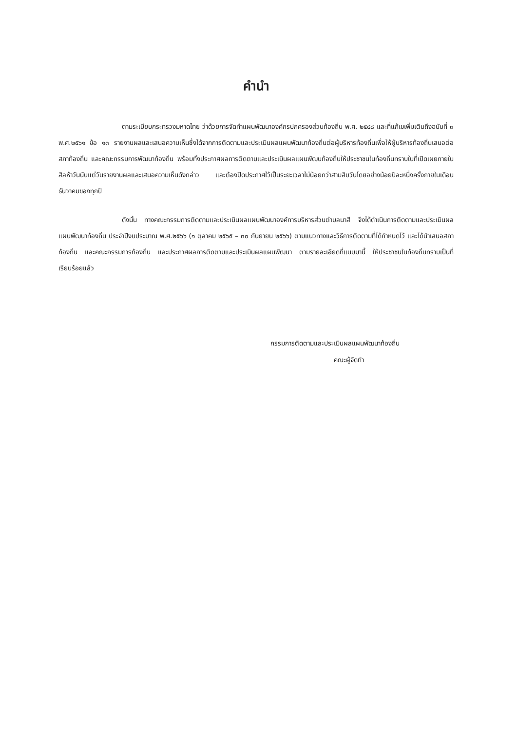คำนำ
ตามระเบียบกระทรวงมหาดไทย ว่าด้วยการจัดทำแผนพัฒนาองค์กรปกครองส่วนท้องถิ่น พ.ศ. ๒๕๔๘ และที่แก้เขเพิ่มเติมถึงฉบับที่ ๓ พ.ศ.๒๕๖๑ ข้อ ๑๓ รายงานผลและเสนอความเห็นซึ่งได้จากการติดตามและประเมินผลแผนพัฒนาท้องถิ่นต่อผู้บริหารท้องถิ่นเพื่อให้ผู้บริหารท้องถิ่นเสนอต่อสภาท้องถิ่น และคณะกรรมการพัฒนาท้องถิ่น พร้อมทั้งประกาศผลการติดตามและประเมินผลแผนพัฒนท้องถิ่นให้ประชาชนในท้องถิ่นทราบในที่เปิดเผยภายในสิลห้าวันนับแต่วันรายงานผลและเสนอความเห็นดังกล่าว และต้องปิดประกาศไว้เป็นระยะเวลาไม่น้อยกว่าสามสิบวันโดยอย่างน้อยปีละหนึ่งครั้งภายในเดือนธันวาคมของทุกปี
ดังนั้น ทางคณะกรรมการติดตามและประเมินผลแผนพัฒนาองค์การบริหารส่วนตำบลนาสี จึงได้ดำเนินการติดตามและประเมินผลแผนพัฒนาท้องถิ่น ประจำปีงบประมาณ พ.ศ.๒๕๖๖ (๑ ตุลาคม ๒๕๖๕ – ๓๐ กันยายน ๒๕๖๖) ตามแนวทางและวิธีการติดตามที่ได้กำหนดไว้ และได้นำเสนอสภาท้องถิ่น และคณะกรรมการท้องถิ่น และประกาศผลการติดตามและประเมินผลแผนพัฒนา ตามรายละเอียดที่แนบมานี้ ให้ประชาชนในท้องถิ่นทราบเป็นที่เรียบร้อยแล้ว
กรรมการติดตามและประเมินผลแผนพัฒนาท้องถิ่น
คณะผู้จัดทำ